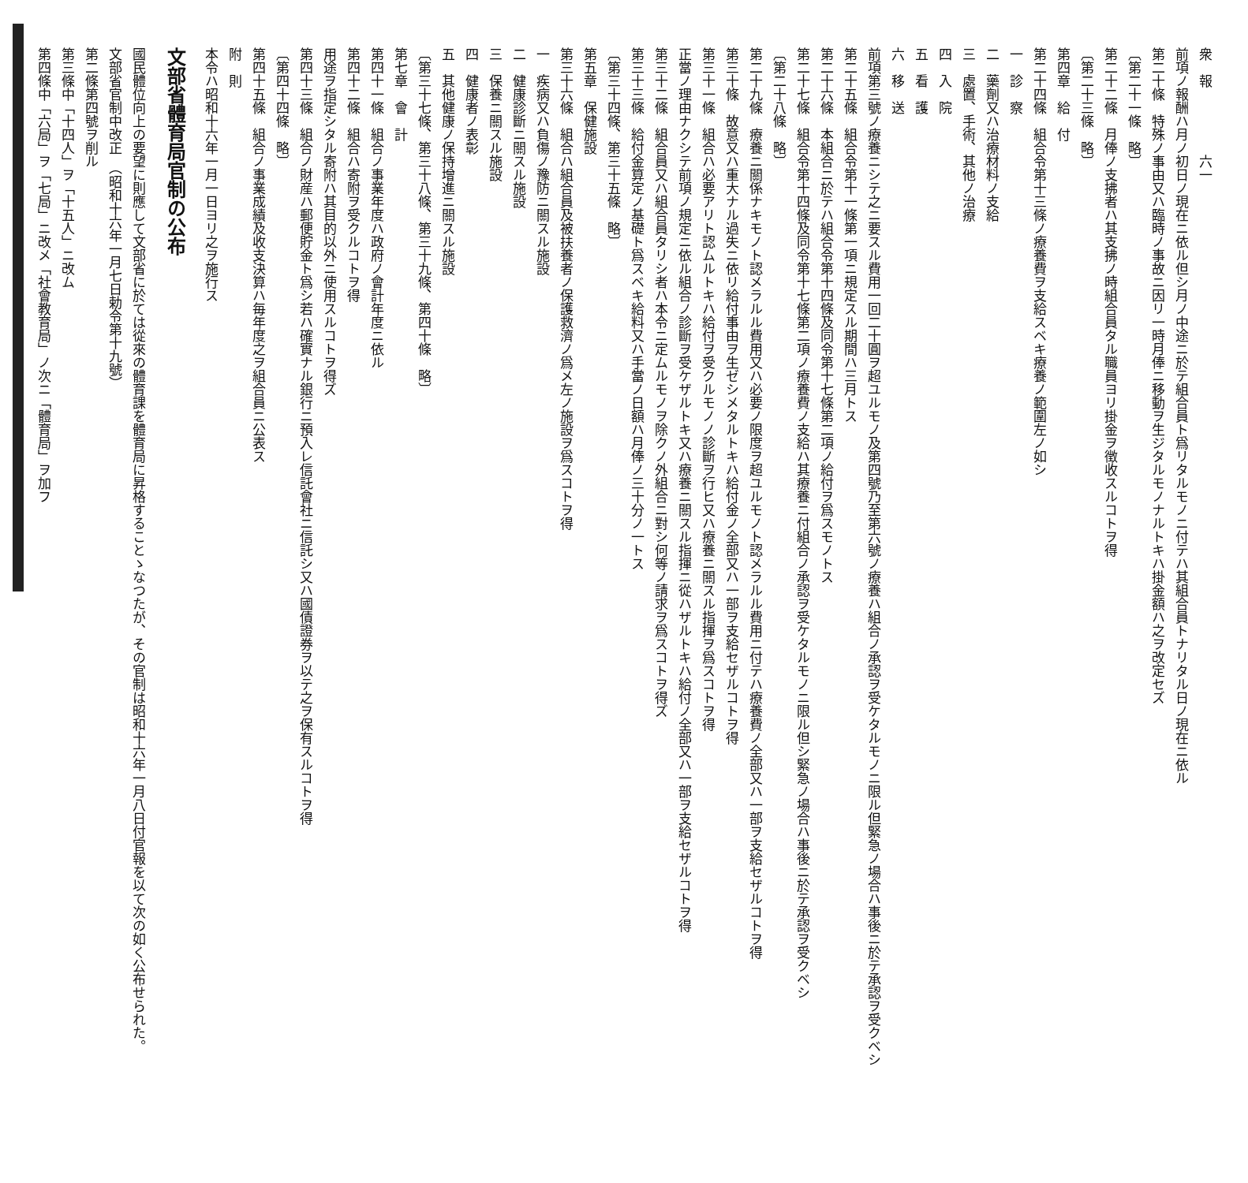衆　報　　　　　六一
前項ノ報酬ハ月ノ初日ノ現在ニ依ル但シ月ノ中途ニ於テ組合員ト爲リタルモノニ付テハ其組合員トナリタル日ノ現在ニ依ル
第二十條　特殊ノ事由又ハ臨時ノ事故ニ因リ一時月俸ニ移動ヲ生ジタルモノナルトキハ掛金額ハ之ヲ改定セズ
〔第二十一條　略〕
第二十二條　月俸ノ支拂者ハ其支拂ノ時組合員タル職員ヨリ掛金ヲ徴收スルコトヲ得
〔第二十三條　略〕
第四章　給　付
第二十四條　組合令第十三條ノ療養費ヲ支給スベキ療養ノ範圍左ノ如シ
一　診　察
二　藥劑又ハ治療材料ノ支給
三　處置、手術、其他ノ治療
四　入　院
五　看　護
六　移　送
前項第三號ノ療養ニシテ之ニ要スル費用一回二十圓ヲ超ユルモノ及第四號乃至第六號ノ療養ハ組合ノ承認ヲ受ケタルモノニ限ル但緊急ノ場合ハ事後ニ於テ承認ヲ受クベシ
第二十五條　組合令第十一條第一項ニ規定スル期間ハ三月トス
第二十六條　本組合ニ於テハ組合令第十四條及同令第十七條第二項ノ給付ヲ爲スモノトス
第二十七條　組合令第十四條及同令第十七條第二項ノ療養費ノ支給ハ其療養ニ付組合ノ承認ヲ受ケタルモノニ限ル但シ緊急ノ場合ハ事後ニ於テ承認ヲ受クベシ
〔第二十八條　略〕
第二十九條　療養ニ關係ナキモノト認メラルル費用又ハ必要ノ限度ヲ超ユルモノト認メラルル費用ニ付テハ療養費ノ全部又ハ一部ヲ支給セザルコトヲ得
第三十條　故意又ハ重大ナル過失ニ依リ給付事由ヲ生ゼシメタルトキハ給付金ノ全部又ハ一部ヲ支給セザルコトヲ得
第三十一條　組合ハ必要アリト認ムルトキハ給付ヲ受クルモノノ診斷ヲ行ヒ又ハ療養ニ關スル指揮ヲ爲スコトヲ得
正當ノ理由ナクシテ前項ノ規定ニ依ル組合ノ診斷ヲ受ケザルトキ又ハ療養ニ關スル指揮ニ從ハザルトキハ給付ノ全部又ハ一部ヲ支給セザルコトヲ得
第三十二條　組合員又ハ組合員タリシ者ハ本令ニ定ムルモノヲ除クノ外組合ニ對シ何等ノ請求ヲ爲スコトヲ得ズ
第三十三條　給付金算定ノ基礎ト爲スベキ給料又ハ手當ノ日額ハ月俸ノ三十分ノ一トス
〔第三十四條、第三十五條　略〕
第五章　保健施設
第三十六條　組合ハ組合員及被扶養者ノ保護救濟ノ爲メ左ノ施設ヲ爲スコトヲ得
一　疾病又ハ負傷ノ豫防ニ關スル施設
二　健康診斷ニ關スル施設
三　保養ニ關スル施設
四　健康者ノ表彰
五　其他健康ノ保持增進ニ關スル施設
〔第三十七條、第三十八條、第三十九條、第四十條　略〕
第七章　會　計
第四十一條　組合ノ事業年度ハ政府ノ會計年度ニ依ル
第四十二條　組合ハ寄附ヲ受クルコトヲ得
用途ヲ指定シタル寄附ハ其目的以外ニ使用スルコトヲ得ズ
第四十三條　組合ノ財産ハ郵便貯金ト爲シ若ハ確實ナル銀行ニ預入レ信託會社ニ信託シ又ハ國債證券ヲ以テ之ヲ保有スルコトヲ得
〔第四十四條　略〕
第四十五條　組合ノ事業成績及收支決算ハ毎年度之ヲ組合員ニ公表ス
附　則
本令ハ昭和十六年一月一日ヨリ之ヲ施行ス
文部省體育局官制の公布
國民體位向上の要望に則應して文部省に於ては從來の體育課を體育局に昇格することゝなつたが、その官制は昭和十六年一月八日付官報を以て次の如く公布せられた。
文部省官制中改正　（昭和十六年一月七日勅令第十九號）
第二條第四號ヲ削ル
第三條中「十四人」ヲ「十五人」ニ改ム
第四條中「六局」ヲ「七局」ニ改メ「社會教育局」ノ次ニ「體育局」ヲ加フ